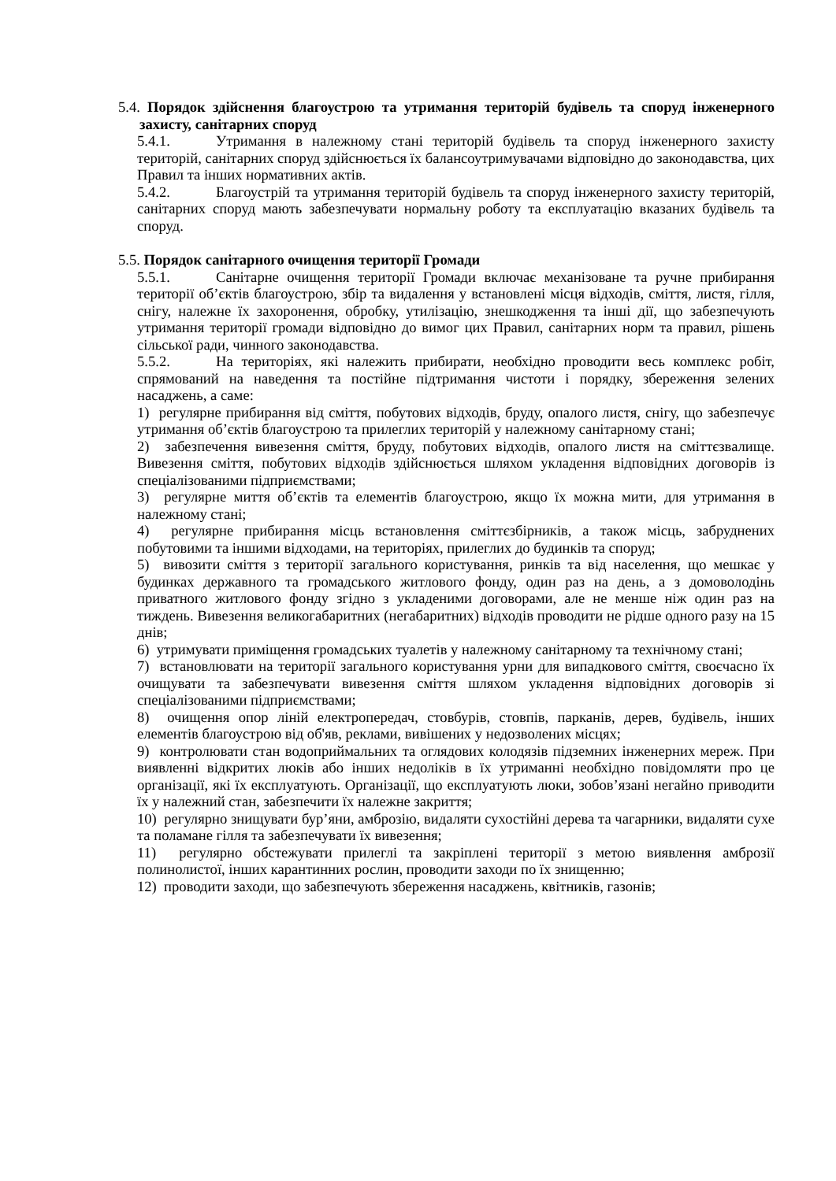5.4. Порядок здійснення благоустрою та утримання територій будівель та споруд інженерного захисту, санітарних споруд
5.4.1. Утримання в належному стані територій будівель та споруд інженерного захисту територій, санітарних споруд здійснюється їх балансоутримувачами відповідно до законодавства, цих Правил та інших нормативних актів.
5.4.2. Благоустрій та утримання територій будівель та споруд інженерного захисту територій, санітарних споруд мають забезпечувати нормальну роботу та експлуатацію вказаних будівель та споруд.
5.5. Порядок санітарного очищення території Громади
5.5.1. Санітарне очищення території Громади включає механізоване та ручне прибирання території об’єктів благоустрою, збір та видалення у встановлені місця відходів, сміття, листя, гілля, снігу, належне їх захоронення, обробку, утилізацію, знешкодження та інші дії, що забезпечують утримання території громади відповідно до вимог цих Правил, санітарних норм та правил, рішень сільської ради, чинного законодавства.
5.5.2. На територіях, які належить прибирати, необхідно проводити весь комплекс робіт, спрямований на наведення та постійне підтримання чистоти і порядку, збереження зелених насаджень, а саме:
1) регулярне прибирання від сміття, побутових відходів, бруду, опалого листя, снігу, що забезпечує утримання об’єктів благоустрою та прилеглих територій у належному санітарному стані;
2) забезпечення вивезення сміття, бруду, побутових відходів, опалого листя на сміттєзвалище. Вивезення сміття, побутових відходів здійснюється шляхом укладення відповідних договорів із спеціалізованими підприємствами;
3) регулярне миття об’єктів та елементів благоустрою, якщо їх можна мити, для утримання в належному стані;
4) регулярне прибирання місць встановлення сміттєзбірників, а також місць, забруднених побутовими та іншими відходами, на територіях, прилеглих до будинків та споруд;
5) вивозити сміття з території загального користування, ринків та від населення, що мешкає у будинках державного та громадського житлового фонду, один раз на день, а з домоволодінь приватного житлового фонду згідно з укладеними договорами, але не менше ніж один раз на тиждень. Вивезення великогабаритних (негабаритних) відходів проводити не рідше одного разу на 15 днів;
6) утримувати приміщення громадських туалетів у належному санітарному та технічному стані;
7) встановлювати на території загального користування урни для випадкового сміття, своєчасно їх очищувати та забезпечувати вивезення сміття шляхом укладення відповідних договорів зі спеціалізованими підприємствами;
8) очищення опор ліній електропередач, стовбурів, стовпів, парканів, дерев, будівель, інших елементів благоустрою від об'яв, реклами, вивішених у недозволених місцях;
9) контролювати стан водоприймальних та оглядових колодязів підземних інженерних мереж. При виявленні відкритих люків або інших недоліків в їх утриманні необхідно повідомляти про це організації, які їх експлуатують. Організації, що експлуатують люки, зобов’язані негайно приводити їх у належний стан, забезпечити їх належне закриття;
10) регулярно знищувати бур’яни, амброзію, видаляти сухостійні дерева та чагарники, видаляти сухе та поламане гілля та забезпечувати їх вивезення;
11) регулярно обстежувати прилеглі та закріплені території з метою виявлення амброзії полинолистої, інших карантинних рослин, проводити заходи по їх знищенню;
12) проводити заходи, що забезпечують збереження насаджень, квітників, газонів;